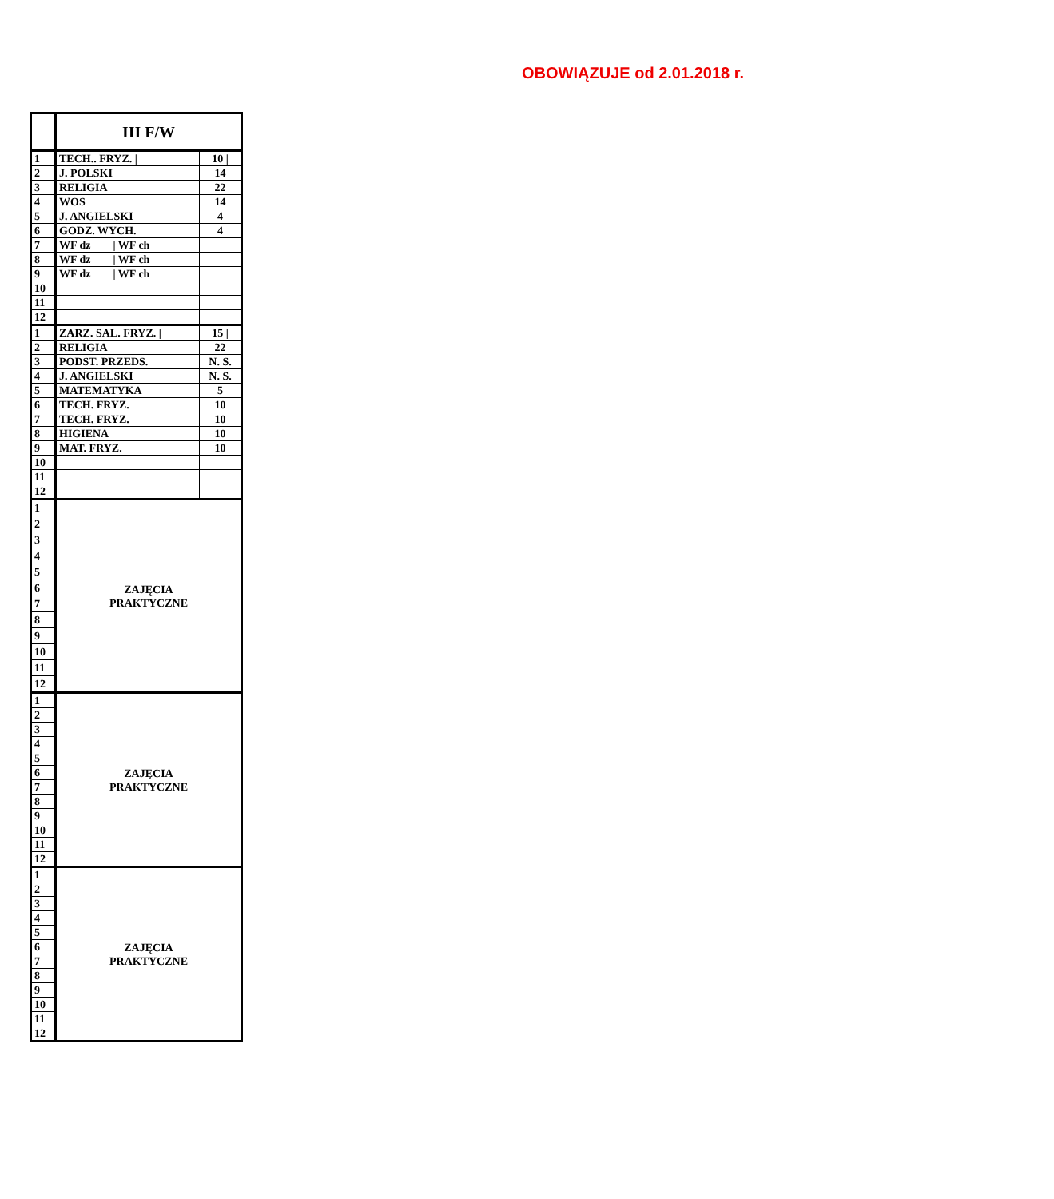OBOWIĄZUJE od 2.01.2018 r.
| | III F/W | |
| 1 | TECH.. FRYZ. / | 10 / |
| 2 | J. POLSKI | 14 |
| 3 | RELIGIA | 22 |
| 4 | WOS | 14 |
| 5 | J. ANGIELSKI | 4 |
| 6 | GODZ. WYCH. | 4 |
| 7 | WF dz / WF ch | |
| 8 | WF dz / WF ch | |
| 9 | WF dz / WF ch | |
| 10 | | |
| 11 | | |
| 12 | | |
| 1 | ZARZ. SAL. FRYZ. / | 15 / |
| 2 | RELIGIA | 22 |
| 3 | PODST. PRZEDS. | N. S. |
| 4 | J. ANGIELSKI | N. S. |
| 5 | MATEMATYKA | 5 |
| 6 | TECH. FRYZ. | 10 |
| 7 | TECH. FRYZ. | 10 |
| 8 | HIGIENA | 10 |
| 9 | MAT. FRYZ. | 10 |
| 10 | | |
| 11 | | |
| 12 | | |
| 1 | ZAJĘCIA PRAKTYCZNE | |
| 2 | | |
| 3 | | |
| 4 | | |
| 5 | | |
| 6 | | |
| 7 | | |
| 8 | | |
| 9 | | |
| 10 | | |
| 11 | | |
| 12 | | |
| 1 | ZAJĘCIA PRAKTYCZNE | |
| 2 | | |
| 3 | | |
| 4 | | |
| 5 | | |
| 6 | | |
| 7 | | |
| 8 | | |
| 9 | | |
| 10 | | |
| 11 | | |
| 12 | | |
| 1 | ZAJĘCIA PRAKTYCZNE | |
| 2 | | |
| 3 | | |
| 4 | | |
| 5 | | |
| 6 | | |
| 7 | | |
| 8 | | |
| 9 | | |
| 10 | | |
| 11 | | |
| 12 | | |